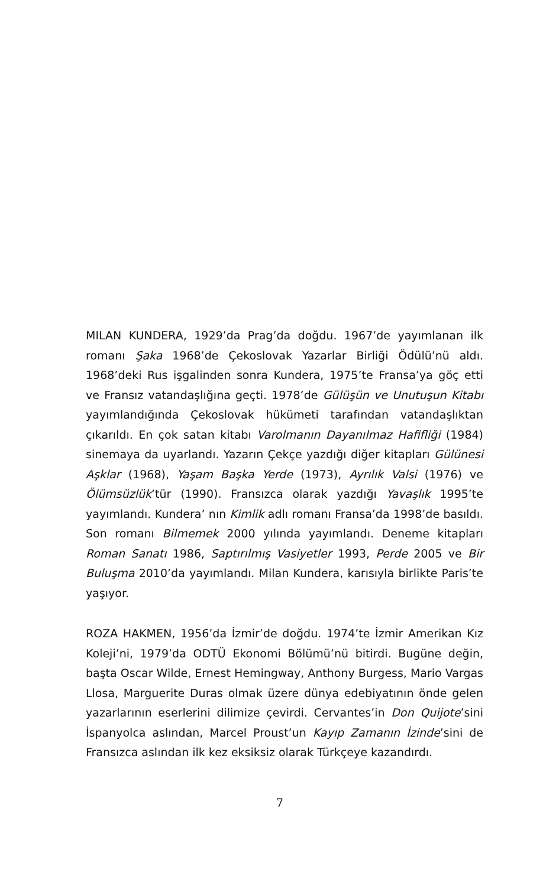MILAN KUNDERA, 1929’da Prag’da doğdu. 1967’de yayımlanan ilk romanı Şaka 1968’de Çekoslovak Yazarlar Birliği Ödülü’nü aldı. 1968’deki Rus işgalinden sonra Kundera, 1975’te Fransa’ya göç etti ve Fransız vatandaşlığına geçti. 1978’de Gülüşün ve Unutuşun Kitabı yayımlandığında Çekoslovak hükümeti tarafından vatandaşlıktan çıkarıldı. En çok satan kitabı Varolmanın Dayanılmaz Hafifliği (1984) sinemaya da uyarlandı. Yazarın Çekçe yazdığı diğer kitapları Gülünesi Aşklar (1968), Yaşam Başka Yerde (1973), Ayrılık Valsi (1976) ve Ölümsüzlük’tür (1990). Fransızca olarak yazdığı Yavaşlık 1995’te yayımlandı. Kundera’ nın Kimlik adlı romanı Fransa’da 1998’de basıldı. Son romanı Bilmemek 2000 yılında yayımlandı. Deneme kitapları Roman Sanatı 1986, Saptırılmış Vasiyetler 1993, Perde 2005 ve Bir Buluşma 2010’da yayımlandı. Milan Kundera, karısıyla birlikte Paris’te yaşıyor.
ROZA HAKMEN, 1956’da İzmir’de doğdu. 1974’te İzmir Amerikan Kız Koleji’ni, 1979’da ODTÜ Ekonomi Bölümü’nü bitirdi. Bugüne değin, başta Oscar Wilde, Ernest Hemingway, Anthony Burgess, Mario Vargas Llosa, Marguerite Duras olmak üzere dünya edebiyatının önde gelen yazarlarının eserlerini dilimize çevirdi. Cervantes’in Don Quijote’sini İspanyolca aslından, Marcel Proust’un Kayıp Zamanın İzinde’sini de Fransızca aslından ilk kez eksiksiz olarak Türkçeye kazandırdı.
7